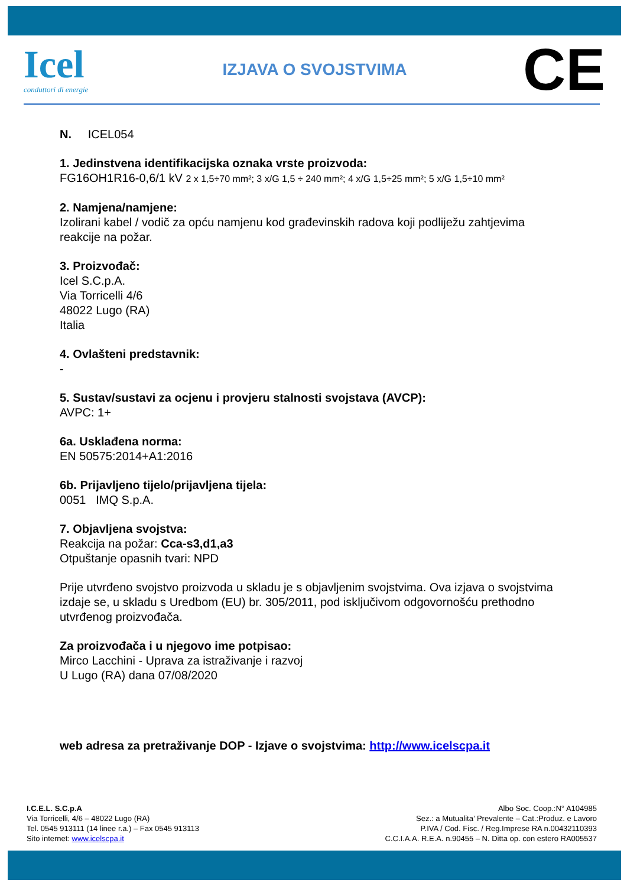Icel
conduttori di energie
IZJAVA O SVOJSTVIMA
CE
N. ICEL054
1. Jedinstvena identifikacijska oznaka vrste proizvoda:
FG16OH1R16-0,6/1 kV 2 x 1,5÷70 mm²; 3 x/G 1,5 ÷ 240 mm²; 4 x/G 1,5÷25 mm²; 5 x/G 1,5÷10 mm²
2. Namjena/namjene:
Izolirani kabel / vodič za opću namjenu kod građevinskih radova koji podliježu zahtjevima reakcije na požar.
3. Proizvođač:
Icel S.C.p.A.
Via Torricelli 4/6
48022 Lugo (RA)
Italia
4. Ovlašteni predstavnik:
-
5. Sustav/sustavi za ocjenu i provjeru stalnosti svojstava (AVCP):
AVPC: 1+
6a. Usklađena norma:
EN 50575:2014+A1:2016
6b. Prijavljeno tijelo/prijavljena tijela:
0051 IMQ S.p.A.
7. Objavljena svojstva:
Reakcija na požar: Cca-s3,d1,a3
Otpuštanje opasnih tvari: NPD
Prije utvrđeno svojstvo proizvoda u skladu je s objavljenim svojstvima. Ova izjava o svojstvima izdaje se, u skladu s Uredbom (EU) br. 305/2011, pod isključivom odgovornošću prethodno utvrđenog proizvođača.
Za proizvođača i u njegovo ime potpisao:
Mirco Lacchini - Uprava za istraživanje i razvoj
U Lugo (RA) dana 07/08/2020
web adresa za pretraživanje DOP - Izjave o svojstvima: http://www.icelscpa.it
I.C.E.L. S.C.p.A
Via Torricelli, 4/6 – 48022 Lugo (RA)
Tel. 0545 913111 (14 linee r.a.) – Fax 0545 913113
Sito internet: www.icelscpa.it
Albo Soc. Coop.:N° A104985
Sez.: a Mutualita’ Prevalente – Cat.:Produz. e Lavoro
P.IVA / Cod. Fisc. / Reg.Imprese RA n.00432110393
C.C.I.A.A. R.E.A. n.90455 – N. Ditta op. con estero RA005537